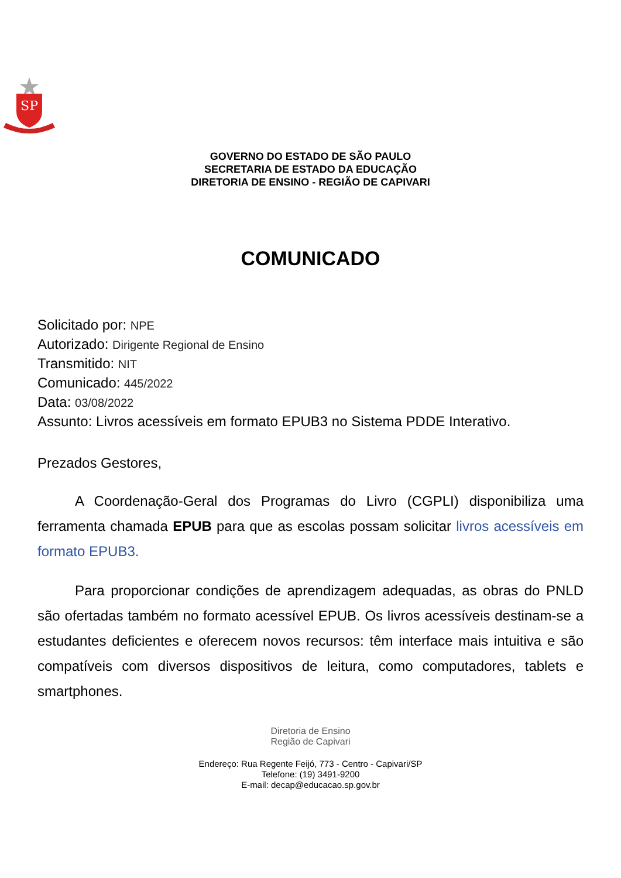SP
GOVERNO DO ESTADO DE SÃO PAULO
SECRETARIA DE ESTADO DA EDUCAÇÃO
DIRETORIA DE ENSINO - REGIÃO DE CAPIVARI
COMUNICADO
Solicitado por: NPE
Autorizado: Dirigente Regional de Ensino
Transmitido: NIT
Comunicado: 445/2022
Data: 03/08/2022
Assunto: Livros acessíveis em formato EPUB3 no Sistema PDDE Interativo.
Prezados Gestores,
A Coordenação-Geral dos Programas do Livro (CGPLI) disponibiliza uma ferramenta chamada EPUB para que as escolas possam solicitar livros acessíveis em formato EPUB3.
Para proporcionar condições de aprendizagem adequadas, as obras do PNLD são ofertadas também no formato acessível EPUB. Os livros acessíveis destinam-se a estudantes deficientes e oferecem novos recursos: têm interface mais intuitiva e são compatíveis com diversos dispositivos de leitura, como computadores, tablets e smartphones.
Diretoria de Ensino
Região de Capivari
Endereço: Rua Regente Feijó, 773 - Centro - Capivari/SP
Telefone: (19) 3491-9200
E-mail: decap@educacao.sp.gov.br